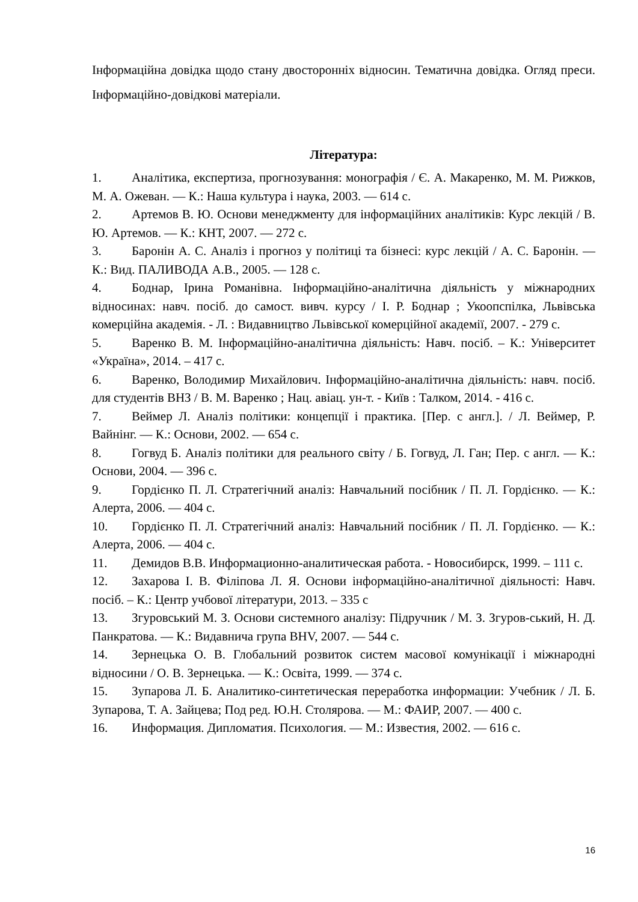Інформаційна довідка щодо стану двосторонніх відносин. Тематична довідка. Огляд преси. Інформаційно-довідкові матеріали.
Література:
1. Аналітика, експертиза, прогнозування: монографія / Є. А. Макаренко, М. М. Рижков, М. А. Ожеван. — К.: Наша культура і наука, 2003. — 614 с.
2. Артемов В. Ю. Основи менеджменту для інформаційних аналітиків: Курс лекцій / В. Ю. Артемов. — К.: КНТ, 2007. — 272 с.
3. Баронін А. С. Аналіз і прогноз у політиці та бізнесі: курс лекцій / А. С. Баронін. — К.: Вид. ПАЛИВОДА А.В., 2005. — 128 с.
4. Боднар, Ірина Романівна. Інформаційно-аналітична діяльність у міжнародних відносинах: навч. посіб. до самост. вивч. курсу / І. Р. Боднар ; Укоопспілка, Львівська комерційна академія. - Л. : Видавництво Львівської комерційної академії, 2007. - 279 с.
5. Варенко В. М. Інформаційно-аналітична діяльність: Навч. посіб. – К.: Університет «Україна», 2014. – 417 с.
6. Варенко, Володимир Михайлович. Інформаційно-аналітична діяльність: навч. посіб. для студентів ВНЗ / В. М. Варенко ; Нац. авіац. ун-т. - Київ : Талком, 2014. - 416 с.
7. Веймер Л. Аналіз політики: концепції і практика. [Пер. с англ.]. / Л. Веймер, Р. Вайнінг. — К.: Основи, 2002. — 654 с.
8. Гогвуд Б. Аналіз політики для реального світу / Б. Гогвуд, Л. Ган; Пер. с англ. — К.: Основи, 2004. — 396 с.
9. Гордієнко П. Л. Стратегічний аналіз: Навчальний посібник / П. Л. Гордієнко. — К.: Алерта, 2006. — 404 с.
10. Гордієнко П. Л. Стратегічний аналіз: Навчальний посібник / П. Л. Гордієнко. — К.: Алерта, 2006. — 404 с.
11. Демидов В.В. Информационно-аналитическая работа. - Новосибирск, 1999. – 111 с.
12. Захарова І. В. Філіпова Л. Я. Основи інформаційно-аналітичної діяльності: Навч. посіб. – К.: Центр учбової літератури, 2013. – 335 с
13. Згуровський М. З. Основи системного аналізу: Підручник / М. З. Згуров-ський, Н. Д. Панкратова. — К.: Видавнича група BHV, 2007. — 544 с.
14. Зернецька О. В. Глобальний розвиток систем масової комунікації і міжнародні відносини / О. В. Зернецька. — К.: Освіта, 1999. — 374 с.
15. Зупарова Л. Б. Аналитико-синтетическая переработка информации: Учебник / Л. Б. Зупарова, Т. А. Зайцева; Под ред. Ю.Н. Столярова. — М.: ФАИР, 2007. — 400 с.
16. Информация. Дипломатия. Психология. — М.: Известия, 2002. — 616 с.
16